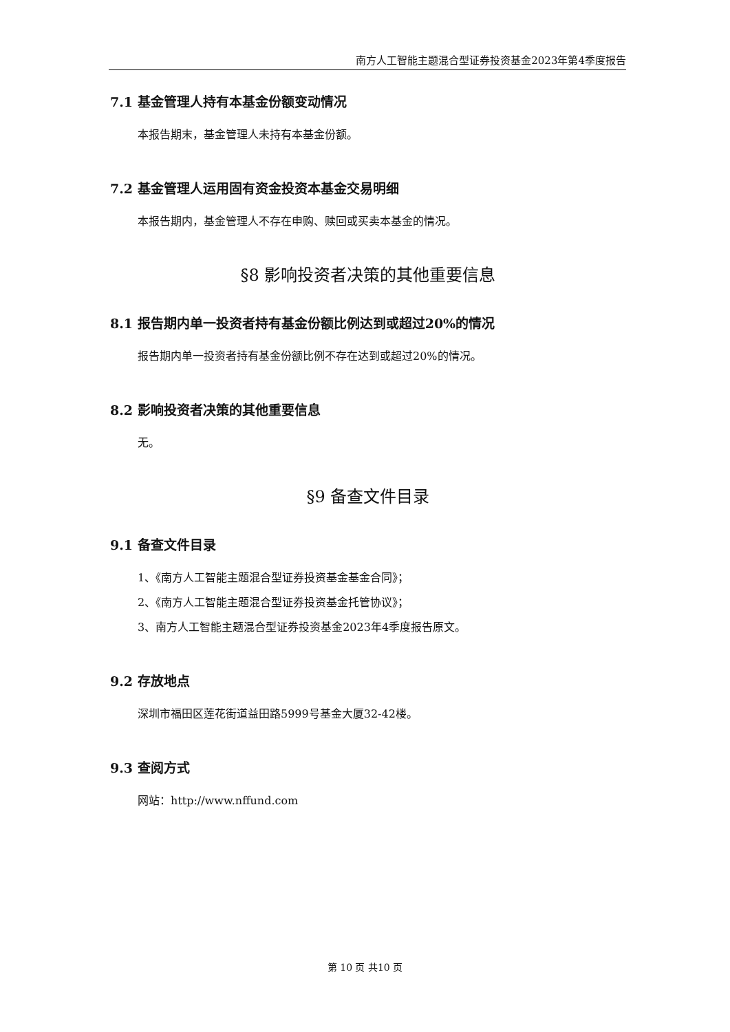南方人工智能主题混合型证券投资基金2023年第4季度报告
7.1 基金管理人持有本基金份额变动情况
本报告期末，基金管理人未持有本基金份额。
7.2 基金管理人运用固有资金投资本基金交易明细
本报告期内，基金管理人不存在申购、赎回或买卖本基金的情况。
§8 影响投资者决策的其他重要信息
8.1 报告期内单一投资者持有基金份额比例达到或超过20%的情况
报告期内单一投资者持有基金份额比例不存在达到或超过20%的情况。
8.2 影响投资者决策的其他重要信息
无。
§9 备查文件目录
9.1 备查文件目录
1、《南方人工智能主题混合型证券投资基金基金合同》；
2、《南方人工智能主题混合型证券投资基金托管协议》；
3、南方人工智能主题混合型证券投资基金2023年4季度报告原文。
9.2 存放地点
深圳市福田区莲花街道益田路5999号基金大厦32-42楼。
9.3 查阅方式
网站：http://www.nffund.com
第 10 页 共10 页